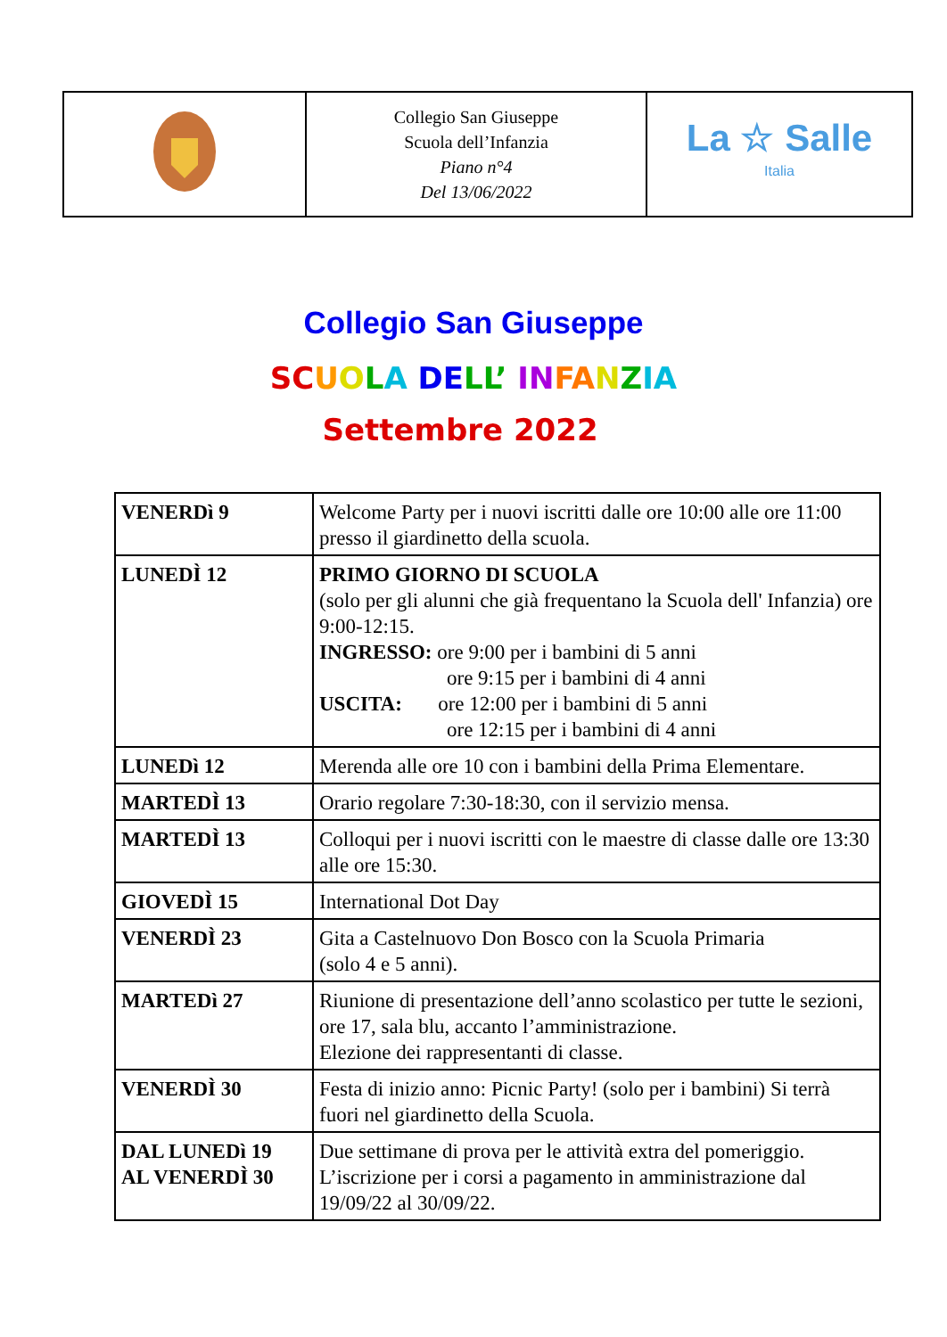| | Collegio San Giuseppe Scuola dell’Infanzia Piano n°4 Del 13/06/2022 | La ☆ Salle Italia |
Collegio San Giuseppe
SC UOLA DE LL’ IN FA NZIA
Settembre 2022
| VENERDì 9 | Welcome Party per i nuovi iscritti dalle ore 10:00 alle ore 11:00 presso il giardinetto della scuola. |
| LUNEDÌ 12 | PRIMO GIORNO DI SCUOLA (solo per gli alunni che già frequentano la Scuola dell' Infanzia) ore 9:00-12:15. INGRESSO: ore 9:00 per i bambini di 5 anni ore 9:15 per i bambini di 4 anni USCITA: ore 12:00 per i bambini di 5 anni ore 12:15 per i bambini di 4 anni |
| LUNEDì 12 | Merenda alle ore 10 con i bambini della Prima Elementare. |
| MARTEDÌ 13 | Orario regolare 7:30-18:30, con il servizio mensa. |
| MARTEDÌ 13 | Colloqui per i nuovi iscritti con le maestre di classe dalle ore 13:30 alle ore 15:30. |
| GIOVEDÌ 15 | International Dot Day |
| VENERDÌ 23 | Gita a Castelnuovo Don Bosco con la Scuola Primaria (solo 4 e 5 anni). |
| MARTEDì 27 | Riunione di presentazione dell’anno scolastico per tutte le sezioni, ore 17, sala blu, accanto l’amministrazione. Elezione dei rappresentanti di classe. |
| VENERDÌ 30 | Festa di inizio anno: Picnic Party! (solo per i bambini) Si terrà fuori nel giardinetto della Scuola. |
| DAL LUNEDì 19 AL VENERDÌ 30 | Due settimane di prova per le attività extra del pomeriggio. L’iscrizione per i corsi a pagamento in amministrazione dal 19/09/22 al 30/09/22. |